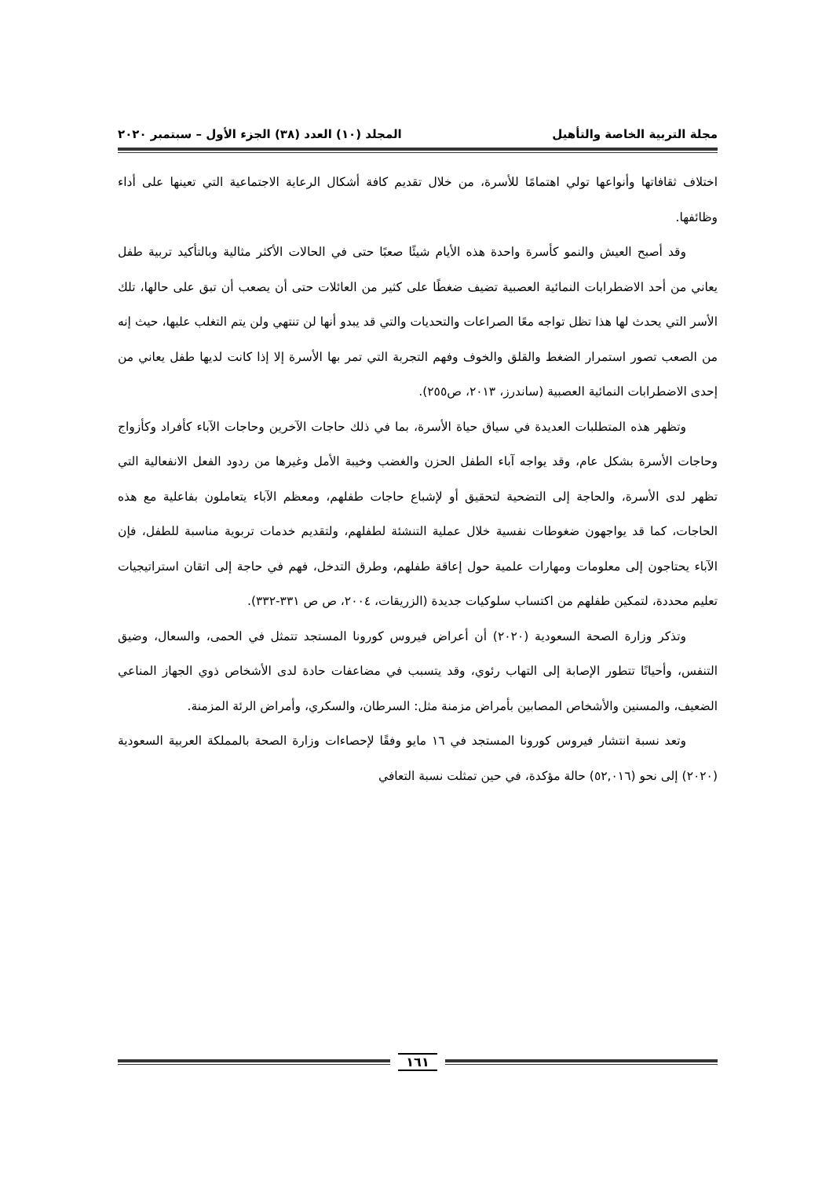مجلة التربية الخاصة والتأهيل المجلد (١٠) العدد (٣٨) الجزء الأول – سبتمبر ٢٠٢٠
اختلاف ثقافاتها وأنواعها تولي اهتمامًا للأسرة، من خلال تقديم كافة أشكال الرعاية الاجتماعية التي تعينها على أداء وظائفها.
وقد أصبح العيش والنمو كأسرة واحدة هذه الأيام شيئًا صعبًا حتى في الحالات الأكثر مثالية وبالتأكيد تربية طفل يعاني من أحد الاضطرابات النمائية العصبية تضيف ضغطًا على كثير من العائلات حتى أن يصعب أن تبق على حالها، تلك الأسر التي يحدث لها هذا تظل تواجه معًا الصراعات والتحديات والتي قد يبدو أنها لن تنتهي ولن يتم التغلب عليها، حيث إنه من الصعب تصور استمرار الضغط والقلق والخوف وفهم التجربة التي تمر بها الأسرة إلا إذا كانت لديها طفل يعاني من إحدى الاضطرابات النمائية العصبية (ساندرز، ٢٠١٣، ص٢٥٥).
وتظهر هذه المتطلبات العديدة في سياق حياة الأسرة، بما في ذلك حاجات الآخرين وحاجات الآباء كأفراد وكأزواج وحاجات الأسرة بشكل عام، وقد يواجه آباء الطفل الحزن والغضب وخيبة الأمل وغيرها من ردود الفعل الانفعالية التي تظهر لدى الأسرة، والحاجة إلى التضحية لتحقيق أو لإشباع حاجات طفلهم، ومعظم الآباء يتعاملون بفاعلية مع هذه الحاجات، كما قد يواجهون ضغوطات نفسية خلال عملية التنشئة لطفلهم، ولتقديم خدمات تربوية مناسبة للطفل، فإن الآباء يحتاجون إلى معلومات ومهارات علمية حول إعاقة طفلهم، وطرق التدخل، فهم في حاجة إلى اتقان استراتيجيات تعليم محددة، لتمكين طفلهم من اكتساب سلوكيات جديدة (الزريقات، ٢٠٠٤، ص ص ٣٣١-٣٣٢).
وتذكر وزارة الصحة السعودية (٢٠٢٠) أن أعراض فيروس كورونا المستجد تتمثل في الحمى، والسعال، وضيق التنفس، وأحيانًا تتطور الإصابة إلى التهاب رئوي، وقد يتسبب في مضاعفات حادة لدى الأشخاص ذوي الجهاز المناعي الضعيف، والمسنين والأشخاص المصابين بأمراض مزمنة مثل: السرطان، والسكري، وأمراض الرئة المزمنة.
وتعد نسبة انتشار فيروس كورونا المستجد في ١٦ مايو وفقًا لإحصاءات وزارة الصحة بالمملكة العربية السعودية (٢٠٢٠) إلى نحو (٥٢,٠١٦) حالة مؤكدة، في حين تمثلت نسبة التعافي
١٦١